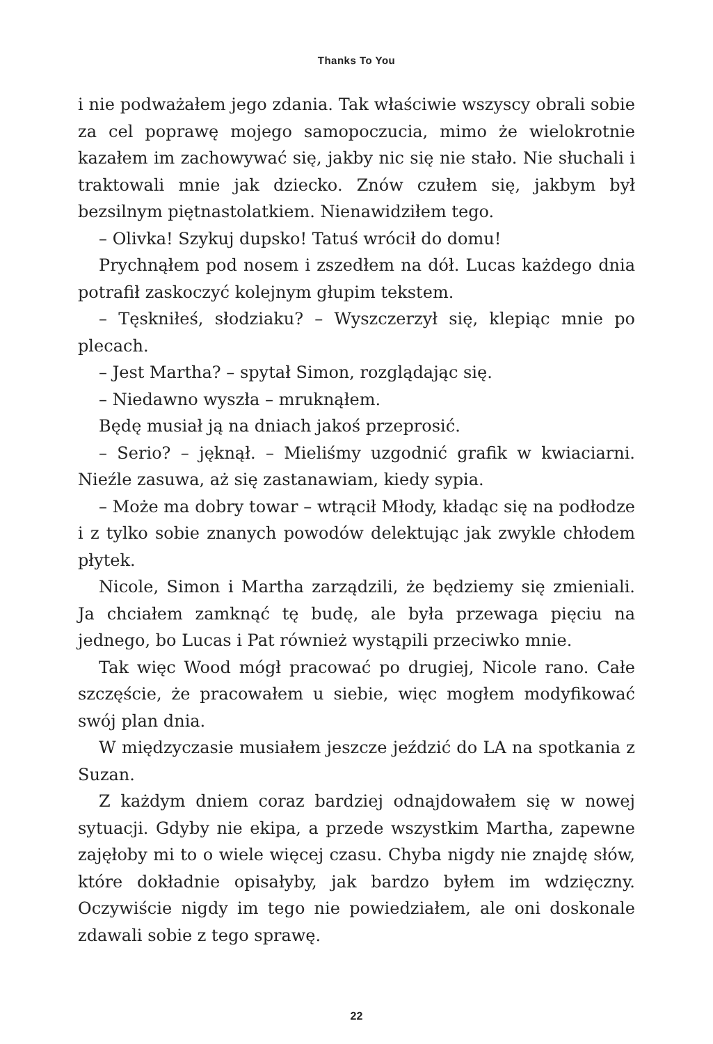Thanks To You
i nie podważałem jego zdania. Tak właściwie wszyscy obrali sobie za cel poprawę mojego samopoczucia, mimo że wielokrotnie kazałem im zachowywać się, jakby nic się nie stało. Nie słuchali i traktowali mnie jak dziecko. Znów czułem się, jakbym był bezsilnym piętnastolatkiem. Nienawidziłem tego.
– Olivka! Szykuj dupsko! Tatuś wrócił do domu!
Prychnąłem pod nosem i zszedłem na dół. Lucas każdego dnia potrafił zaskoczyć kolejnym głupim tekstem.
– Tęskniłeś, słodziaku? – Wyszczerzył się, klepiąc mnie po plecach.
– Jest Martha? – spytał Simon, rozglądając się.
– Niedawno wyszła – mruknąłem.
Będę musiał ją na dniach jakoś przeprosić.
– Serio? – jęknął. – Mieliśmy uzgodnić grafik w kwiaciarni. Nieźle zasuwa, aż się zastanawiam, kiedy sypia.
– Może ma dobry towar – wtrącił Młody, kładąc się na podłodze i z tylko sobie znanych powodów delektując jak zwykle chłodem płytek.
Nicole, Simon i Martha zarządzili, że będziemy się zmieniali. Ja chciałem zamknąć tę budę, ale była przewaga pięciu na jednego, bo Lucas i Pat również wystąpili przeciwko mnie.
Tak więc Wood mógł pracować po drugiej, Nicole rano. Całe szczęście, że pracowałem u siebie, więc mogłem modyfikować swój plan dnia.
W międzyczasie musiałem jeszcze jeździć do LA na spotkania z Suzan.
Z każdym dniem coraz bardziej odnajdowałem się w nowej sytuacji. Gdyby nie ekipa, a przede wszystkim Martha, zapewne zajęłoby mi to o wiele więcej czasu. Chyba nigdy nie znajdę słów, które dokładnie opisałyby, jak bardzo byłem im wdzięczny. Oczywiście nigdy im tego nie powiedziałem, ale oni doskonale zdawali sobie z tego sprawę.
22